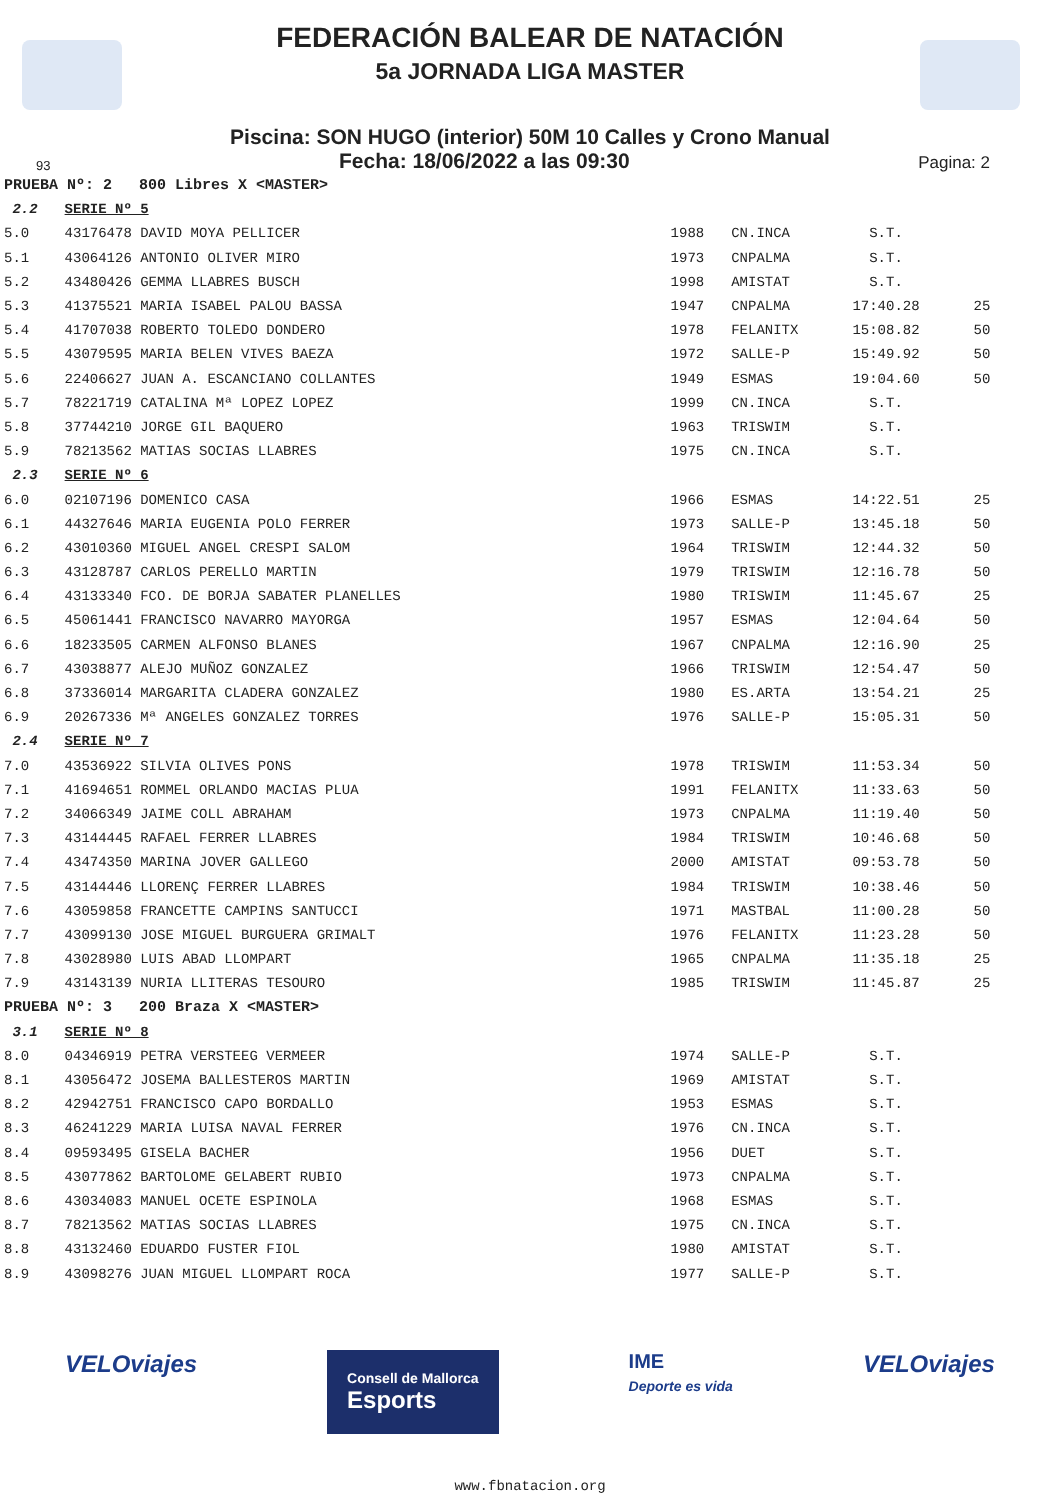FEDERACIÓN BALEAR DE NATACIÓN
5a JORNADA LIGA MASTER
Piscina: SON HUGO (interior) 50M 10 Calles y Crono Manual
93 Fecha: 18/06/2022 a las 09:30 Pagina: 2
| PRUEBA Nº: 2 800 Libres X <MASTER> | | | | | |
| 2.2 | SERIE Nº 5 | | | | |
| 5.0 | 43176478 DAVID MOYA PELLICER | 1988 | CN.INCA | S.T. | |
| 5.1 | 43064126 ANTONIO OLIVER MIRO | 1973 | CNPALMA | S.T. | |
| 5.2 | 43480426 GEMMA LLABRES BUSCH | 1998 | AMISTAT | S.T. | |
| 5.3 | 41375521 MARIA ISABEL PALOU BASSA | 1947 | CNPALMA | 17:40.28 | 25 |
| 5.4 | 41707038 ROBERTO TOLEDO DONDERO | 1978 | FELANITX | 15:08.82 | 50 |
| 5.5 | 43079595 MARIA BELEN VIVES BAEZA | 1972 | SALLE-P | 15:49.92 | 50 |
| 5.6 | 22406627 JUAN A. ESCANCIANO COLLANTES | 1949 | ESMAS | 19:04.60 | 50 |
| 5.7 | 78221719 CATALINA Mª LOPEZ LOPEZ | 1999 | CN.INCA | S.T. | |
| 5.8 | 37744210 JORGE GIL BAQUERO | 1963 | TRISWIM | S.T. | |
| 5.9 | 78213562 MATIAS SOCIAS LLABRES | 1975 | CN.INCA | S.T. | |
| 2.3 | SERIE Nº 6 | | | | |
| 6.0 | 02107196 DOMENICO CASA | 1966 | ESMAS | 14:22.51 | 25 |
| 6.1 | 44327646 MARIA EUGENIA POLO FERRER | 1973 | SALLE-P | 13:45.18 | 50 |
| 6.2 | 43010360 MIGUEL ANGEL CRESPI SALOM | 1964 | TRISWIM | 12:44.32 | 50 |
| 6.3 | 43128787 CARLOS PERELLO MARTIN | 1979 | TRISWIM | 12:16.78 | 50 |
| 6.4 | 43133340 FCO. DE BORJA SABATER PLANELLES | 1980 | TRISWIM | 11:45.67 | 25 |
| 6.5 | 45061441 FRANCISCO NAVARRO MAYORGA | 1957 | ESMAS | 12:04.64 | 50 |
| 6.6 | 18233505 CARMEN ALFONSO BLANES | 1967 | CNPALMA | 12:16.90 | 25 |
| 6.7 | 43038877 ALEJO MUÑOZ GONZALEZ | 1966 | TRISWIM | 12:54.47 | 50 |
| 6.8 | 37336014 MARGARITA CLADERA GONZALEZ | 1980 | ES.ARTA | 13:54.21 | 25 |
| 6.9 | 20267336 Mª ANGELES GONZALEZ TORRES | 1976 | SALLE-P | 15:05.31 | 50 |
| 2.4 | SERIE Nº 7 | | | | |
| 7.0 | 43536922 SILVIA OLIVES PONS | 1978 | TRISWIM | 11:53.34 | 50 |
| 7.1 | 41694651 ROMMEL ORLANDO MACIAS PLUA | 1991 | FELANITX | 11:33.63 | 50 |
| 7.2 | 34066349 JAIME COLL ABRAHAM | 1973 | CNPALMA | 11:19.40 | 50 |
| 7.3 | 43144445 RAFAEL FERRER LLABRES | 1984 | TRISWIM | 10:46.68 | 50 |
| 7.4 | 43474350 MARINA JOVER GALLEGO | 2000 | AMISTAT | 09:53.78 | 50 |
| 7.5 | 43144446 LLORENÇ FERRER LLABRES | 1984 | TRISWIM | 10:38.46 | 50 |
| 7.6 | 43059858 FRANCETTE CAMPINS SANTUCCI | 1971 | MASTBAL | 11:00.28 | 50 |
| 7.7 | 43099130 JOSE MIGUEL BURGUERA GRIMALT | 1976 | FELANITX | 11:23.28 | 50 |
| 7.8 | 43028980 LUIS ABAD LLOMPART | 1965 | CNPALMA | 11:35.18 | 25 |
| 7.9 | 43143139 NURIA LLITERAS TESOURO | 1985 | TRISWIM | 11:45.87 | 25 |
| PRUEBA Nº: 3 200 Braza X <MASTER> | | | | | |
| 3.1 | SERIE Nº 8 | | | | |
| 8.0 | 04346919 PETRA VERSTEEG VERMEER | 1974 | SALLE-P | S.T. | |
| 8.1 | 43056472 JOSEMA BALLESTEROS MARTIN | 1969 | AMISTAT | S.T. | |
| 8.2 | 42942751 FRANCISCO CAPO BORDALLO | 1953 | ESMAS | S.T. | |
| 8.3 | 46241229 MARIA LUISA NAVAL FERRER | 1976 | CN.INCA | S.T. | |
| 8.4 | 09593495 GISELA BACHER | 1956 | DUET | S.T. | |
| 8.5 | 43077862 BARTOLOME GELABERT RUBIO | 1973 | CNPALMA | S.T. | |
| 8.6 | 43034083 MANUEL OCETE ESPINOLA | 1968 | ESMAS | S.T. | |
| 8.7 | 78213562 MATIAS SOCIAS LLABRES | 1975 | CN.INCA | S.T. | |
| 8.8 | 43132460 EDUARDO FUSTER FIOL | 1980 | AMISTAT | S.T. | |
| 8.9 | 43098276 JUAN MIGUEL LLOMPART ROCA | 1977 | SALLE-P | S.T. | |
VELOviajes Consell de Mallorca
Esports IME
Deporte es vida VELOviajes
www.fbnatacion.org